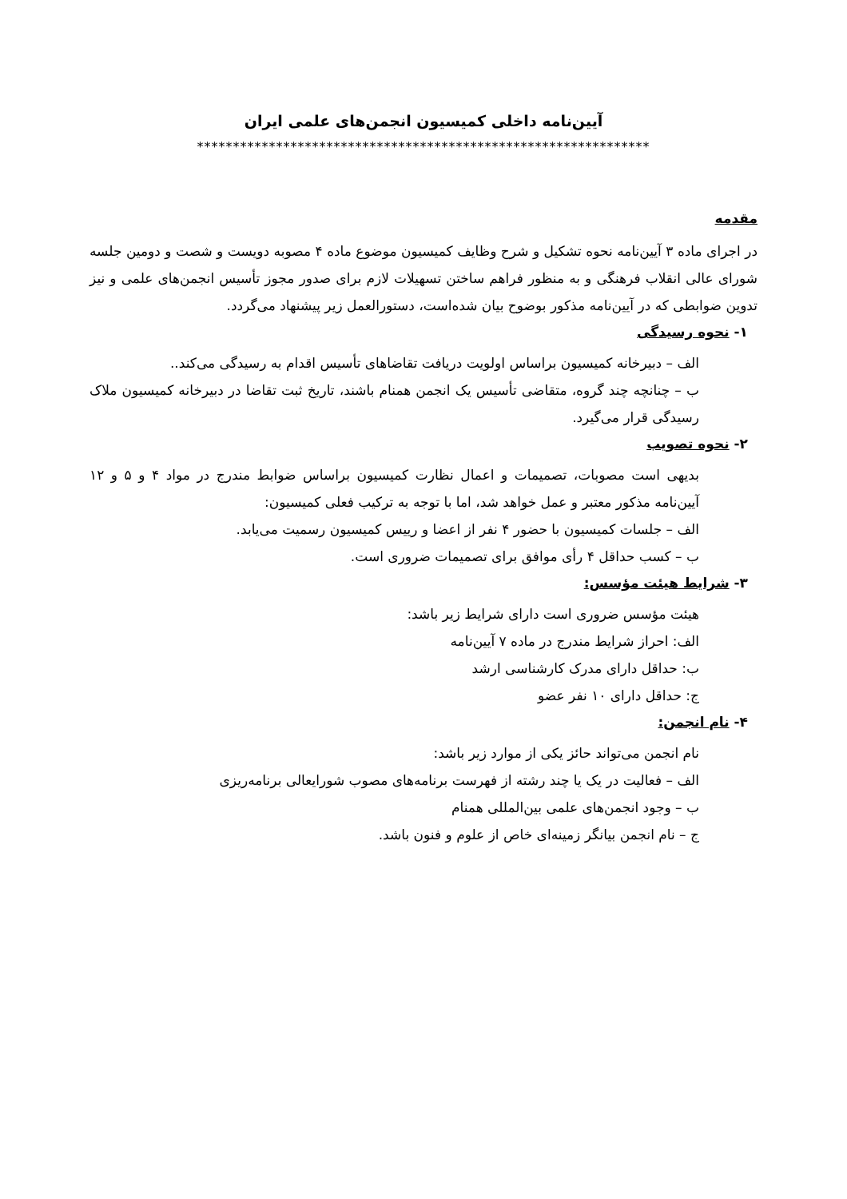آیین‌نامه داخلی کمیسیون انجمن‌های علمی ایران
***************************************************************
مقدمه
در اجرای ماده ۳ آیین‌نامه نحوه تشکیل و شرح وظایف کمیسیون موضوع ماده ۴ مصوبه دویست و شصت و دومین جلسه شورای عالی انقلاب فرهنگی و به منظور فراهم ساختن تسهیلات لازم برای صدور مجوز تأسیس انجمن‌های علمی و نیز تدوین ضوابطی که در آیین‌نامه مذکور بوضوح بیان شده‌است، دستورالعمل زیر پیشنهاد می‌گردد.
۱- نحوه رسیدگی
الف – دبیرخانه کمیسیون براساس اولویت دریافت تقاضاهای تأسیس اقدام به رسیدگی می‌کند..
ب – چنانچه چند گروه، متقاضی تأسیس یک انجمن همنام باشند، تاریخ ثبت تقاضا در دبیرخانه کمیسیون ملاک رسیدگی قرار می‌گیرد.
۲- نحوه تصویب
بدیهی است مصوبات، تصمیمات و اعمال نظارت کمیسیون براساس ضوابط مندرج در مواد ۴ و ۵ و ۱۲ آیین‌نامه مذکور معتبر و عمل خواهد شد، اما با توجه به ترکیب فعلی کمیسیون:
الف – جلسات کمیسیون با حضور ۴ نفر از اعضا و رییس کمیسیون رسمیت می‌یابد.
ب – کسب حداقل ۴ رأی موافق برای تصمیمات ضروری است.
۳- شرایط هیئت مؤسس:
هیئت مؤسس ضروری است دارای شرایط زیر باشد:
الف: احراز شرایط مندرج در ماده ۷ آیین‌نامه
ب: حداقل دارای مدرک کارشناسی ارشد
ج: حداقل دارای ۱۰ نفر عضو
۴- نام انجمن:
نام انجمن می‌تواند حائز یکی از موارد زیر باشد:
الف – فعالیت در یک یا چند رشته از فهرست برنامه‌های مصوب شورایعالی برنامه‌ریزی
ب – وجود انجمن‌های علمی بین‌المللی همنام
ج – نام انجمن بیانگر زمینه‌ای خاص از علوم و فنون باشد.